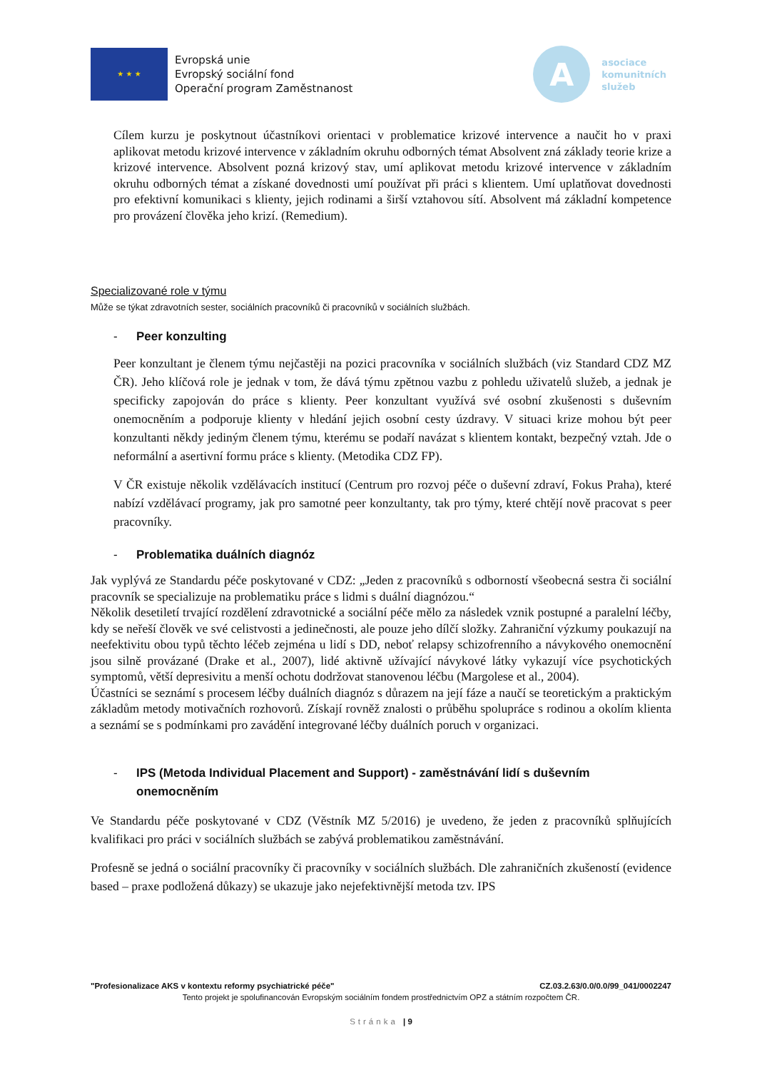★ ★ ★
Evropská unie
Evropský sociální fond
Operační program Zaměstnanost
A
asociace
komunitních
služeb
Cílem kurzu je poskytnout účastníkovi orientaci v problematice krizové intervence a naučit ho v praxi aplikovat metodu krizové intervence v základním okruhu odborných témat Absolvent zná základy teorie krize a krizové intervence. Absolvent pozná krizový stav, umí aplikovat metodu krizové intervence v základním okruhu odborných témat a získané dovednosti umí používat při práci s klientem. Umí uplatňovat dovednosti pro efektivní komunikaci s klienty, jejich rodinami a širší vztahovou sítí. Absolvent má základní kompetence pro provázení člověka jeho krizí. (Remedium).
Specializované role v týmu
Může se týkat zdravotních sester, sociálních pracovníků či pracovníků v sociálních službách.
- Peer konzulting
Peer konzultant je členem týmu nejčastěji na pozici pracovníka v sociálních službách (viz Standard CDZ MZ ČR). Jeho klíčová role je jednak v tom, že dává týmu zpětnou vazbu z pohledu uživatelů služeb, a jednak je specificky zapojován do práce s klienty. Peer konzultant využívá své osobní zkušenosti s duševním onemocněním a podporuje klienty v hledání jejich osobní cesty úzdravy. V situaci krize mohou být peer konzultanti někdy jediným členem týmu, kterému se podaří navázat s klientem kontakt, bezpečný vztah. Jde o neformální a asertivní formu práce s klienty. (Metodika CDZ FP).
V ČR existuje několik vzdělávacích institucí (Centrum pro rozvoj péče o duševní zdraví, Fokus Praha), které nabízí vzdělávací programy, jak pro samotné peer konzultanty, tak pro týmy, které chtějí nově pracovat s peer pracovníky.
- Problematika duálních diagnóz
Jak vyplývá ze Standardu péče poskytované v CDZ: „Jeden z pracovníků s odborností všeobecná sestra či sociální pracovník se specializuje na problematiku práce s lidmi s duální diagnózou.“
Několik desetiletí trvající rozdělení zdravotnické a sociální péče mělo za následek vznik postupné a paralelní léčby, kdy se neřeší člověk ve své celistvosti a jedinečnosti, ale pouze jeho dílčí složky. Zahraniční výzkumy poukazují na neefektivitu obou typů těchto léčeb zejména u lidí s DD, neboť relapsy schizofrenního a návykového onemocnění jsou silně provázané (Drake et al., 2007), lidé aktivně užívající návykové látky vykazují více psychotických symptomů, větší depresivitu a menší ochotu dodržovat stanovenou léčbu (Margolese et al., 2004).
Účastníci se seznámí s procesem léčby duálních diagnóz s důrazem na její fáze a naučí se teoretickým a praktickým základům metody motivačních rozhovorů. Získají rovněž znalosti o průběhu spolupráce s rodinou a okolím klienta a seznámí se s podmínkami pro zavádění integrované léčby duálních poruch v organizaci.
- IPS (Metoda Individual Placement and Support) - zaměstnávání lidí s duševním onemocněním
Ve Standardu péče poskytované v CDZ (Věstník MZ 5/2016) je uvedeno, že jeden z pracovníků splňujících kvalifikaci pro práci v sociálních službách se zabývá problematikou zaměstnávání.
Profesně se jedná o sociální pracovníky či pracovníky v sociálních službách. Dle zahraničních zkušeností (evidence based – praxe podložená důkazy) se ukazuje jako nejefektivnější metoda tzv. IPS
"Profesionalizace AKS v kontextu reformy psychiatrické péče" CZ.03.2.63/0.0/0.0/99_041/0002247
Tento projekt je spolufinancován Evropským sociálním fondem prostřednictvím OPZ a státním rozpočtem ČR.
Stránka | 9